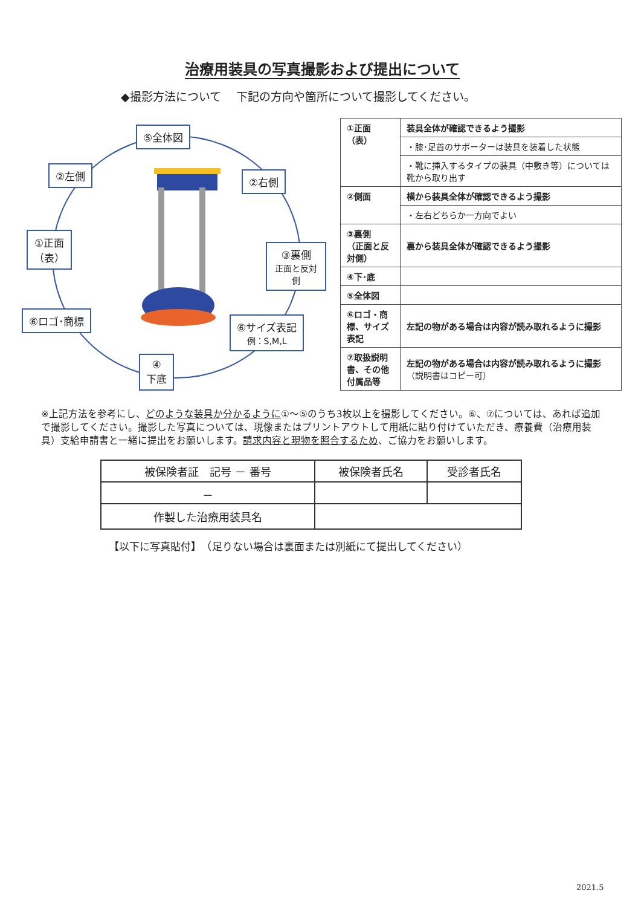治療用装具の写真撮影および提出について
◆撮影方法について　 下記の方向や箇所について撮影してください。
⑤全体図
②左側 ②右側
①正面
（表）
③裏側
正面と反対側
⑥ロゴ･商標
⑥サイズ表記
例：S,M,L
④
下底
| ①正面 （表） | 装具全体が確認できるよう撮影 |
| | ・膝･足首のサポーターは装具を装着した状態 |
| | ・靴に挿入するタイプの装具（中敷き等）については靴から取り出す |
| ②側面 | 横から装具全体が確認できるよう撮影 |
| | ・左右どちらか一方向でよい |
| ③裏側 （正面と反対側） | 裏から装具全体が確認できるよう撮影 |
| ④下･底 | |
| ⑤全体図 | |
| ⑥ロゴ・商標、サイズ表記 | 左記の物がある場合は内容が読み取れるように撮影 |
| ⑦取扱説明書、その他付属品等 | 左記の物がある場合は内容が読み取れるように撮影 （説明書はコピー可） |
※上記方法を参考にし、どのような装具か分かるように①～⑤のうち3枚以上を撮影してください。⑥、⑦については、あれば追加で撮影してください。撮影した写真については、現像またはプリントアウトして用紙に貼り付けていただき、療養費（治療用装具）支給申請書と一緒に提出をお願いします。請求内容と現物を照合するため、ご協力をお願いします。
| 被保険者証 記号 － 番号 | 被保険者氏名 | 受診者氏名 |
| --- | --- | --- |
| － | | |
| 作製した治療用装具名 | | |
【以下に写真貼付】　（足りない場合は裏面または別紙にて提出してください）
2021.5